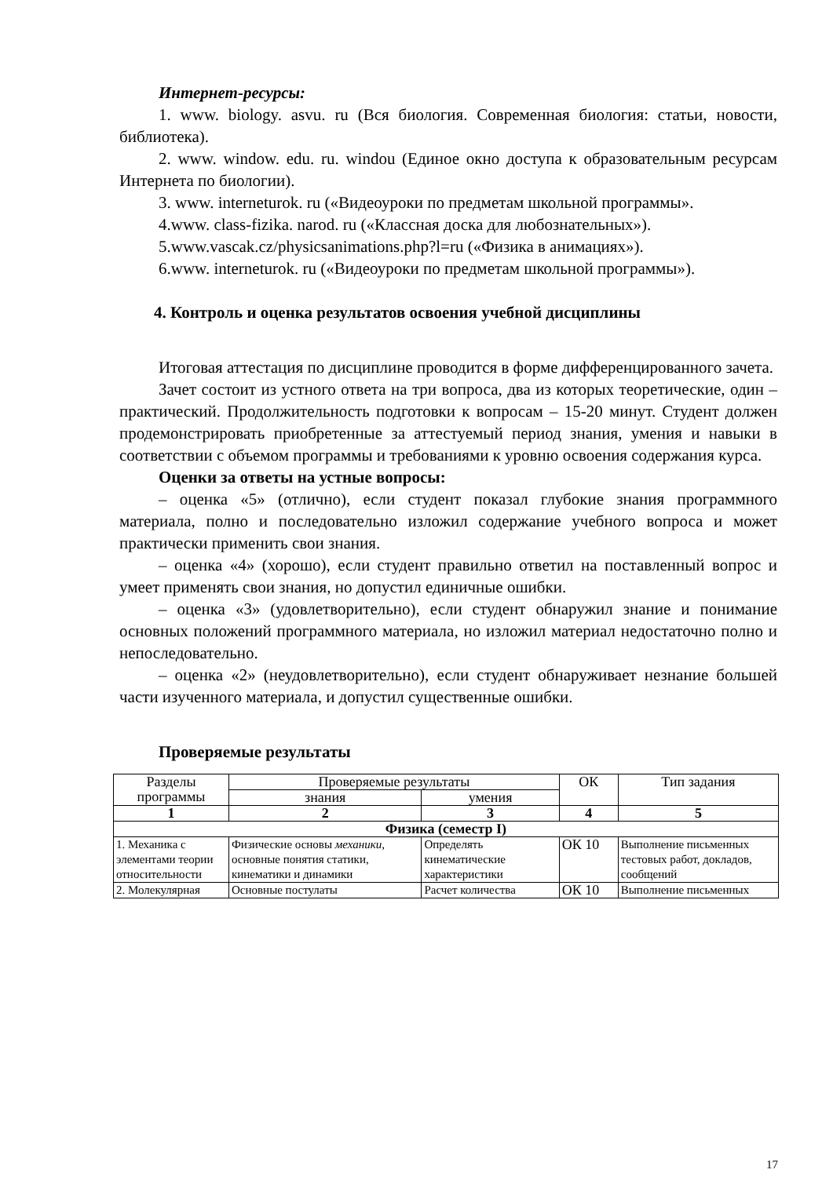Интернет-ресурсы:
1. www. biology. asvu. ru (Вся биология. Современная биология: статьи, новости, библиотека).
2. www. window. edu. ru. windou (Единое окно доступа к образовательным ресурсам Интернета по биологии).
3. www. interneturok. ru («Видеоуроки по предметам школьной программы».
4.www. class-fizika. narod. ru («Классная доска для любознательных»).
5.www.vascak.cz/physicsanimations.php?l=ru («Физика в анимациях»).
6.www. interneturok. ru («Видеоуроки по предметам школьной программы»).
4. Контроль и оценка результатов освоения учебной дисциплины
Итоговая аттестация по дисциплине проводится в форме дифференцированного зачета.
Зачет состоит из устного ответа на три вопроса, два из которых теоретические, один – практический. Продолжительность подготовки к вопросам – 15-20 минут. Студент должен продемонстрировать приобретенные за аттестуемый период знания, умения и навыки в соответствии с объемом программы и требованиями к уровню освоения содержания курса.
Оценки за ответы на устные вопросы:
– оценка «5» (отлично), если студент показал глубокие знания программного материала, полно и последовательно изложил содержание учебного вопроса и может практически применить свои знания.
– оценка «4» (хорошо), если студент правильно ответил на поставленный вопрос и умеет применять свои знания, но допустил единичные ошибки.
– оценка «3» (удовлетворительно), если студент обнаружил знание и понимание основных положений программного материала, но изложил материал недостаточно полно и непоследовательно.
– оценка «2» (неудовлетворительно), если студент обнаруживает незнание большей части изученного материала, и допустил существенные ошибки.
Проверяемые результаты
| Разделы программы | Проверяемые результаты | | ОК | Тип задания |
| --- | --- | --- | --- | --- |
| | знания | умения | | |
| 1 | 2 | 3 | 4 | 5 |
| Физика (семестр I) | | | | |
| 1. Механика с элементами теории относительности | Физические основы механики , основные понятия статики, кинематики и динамики | Определять кинематические характеристики | ОК 10 | Выполнение письменных тестовых работ, докладов, сообщений |
| 2. Молекулярная | Основные постулаты | Расчет количества | ОК 10 | Выполнение письменных |
17